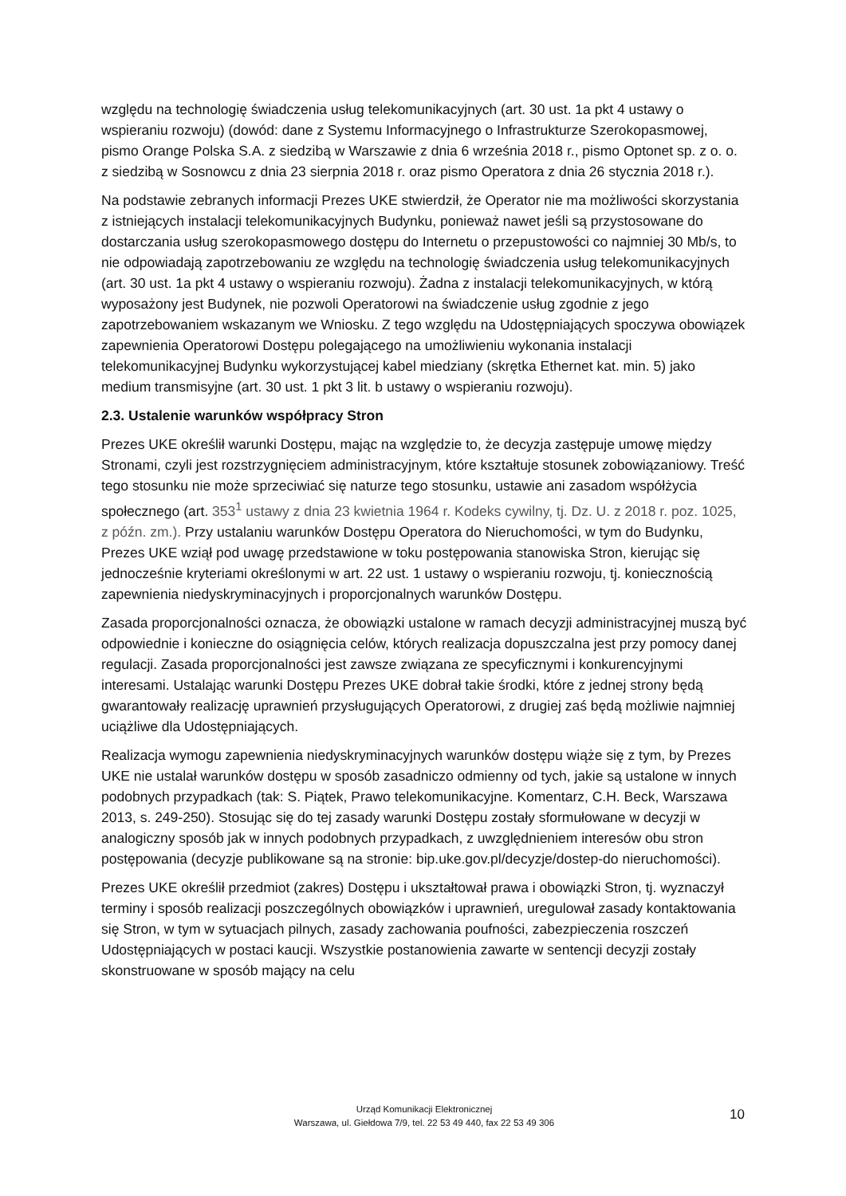względu na technologię świadczenia usług telekomunikacyjnych (art. 30 ust. 1a pkt 4 ustawy o wspieraniu rozwoju) (dowód: dane z Systemu Informacyjnego o Infrastrukturze Szerokopasmowej, pismo Orange Polska S.A. z siedzibą w Warszawie z dnia 6 września 2018 r., pismo Optonet sp. z o. o. z siedzibą w Sosnowcu z dnia 23 sierpnia 2018 r. oraz pismo Operatora z dnia 26 stycznia 2018 r.).
Na podstawie zebranych informacji Prezes UKE stwierdził, że Operator nie ma możliwości skorzystania z istniejących instalacji telekomunikacyjnych Budynku, ponieważ nawet jeśli są przystosowane do dostarczania usług szerokopasmowego dostępu do Internetu o przepustowości co najmniej 30 Mb/s, to nie odpowiadają zapotrzebowaniu ze względu na technologię świadczenia usług telekomunikacyjnych (art. 30 ust. 1a pkt 4 ustawy o wspieraniu rozwoju). Żadna z instalacji telekomunikacyjnych, w którą wyposażony jest Budynek, nie pozwoli Operatorowi na świadczenie usług zgodnie z jego zapotrzebowaniem wskazanym we Wniosku. Z tego względu na Udostępniających spoczywa obowiązek zapewnienia Operatorowi Dostępu polegającego na umożliwieniu wykonania instalacji telekomunikacyjnej Budynku wykorzystującej kabel miedziany (skrętka Ethernet kat. min. 5) jako medium transmisyjne (art. 30 ust. 1 pkt 3 lit. b ustawy o wspieraniu rozwoju).
2.3. Ustalenie warunków współpracy Stron
Prezes UKE określił warunki Dostępu, mając na względzie to, że decyzja zastępuje umowę między Stronami, czyli jest rozstrzygnięciem administracyjnym, które kształtuje stosunek zobowiązaniowy. Treść tego stosunku nie może sprzeciwiać się naturze tego stosunku, ustawie ani zasadom współżycia społecznego (art. 353<sup>1</sup> ustawy z dnia 23 kwietnia 1964 r. Kodeks cywilny, tj. Dz. U. z 2018 r. poz. 1025, z późn. zm.). Przy ustalaniu warunków Dostępu Operatora do Nieruchomości, w tym do Budynku, Prezes UKE wziął pod uwagę przedstawione w toku postępowania stanowiska Stron, kierując się jednocześnie kryteriami określonymi w art. 22 ust. 1 ustawy o wspieraniu rozwoju, tj. koniecznością zapewnienia niedyskryminacyjnych i proporcjonalnych warunków Dostępu.
Zasada proporcjonalności oznacza, że obowiązki ustalone w ramach decyzji administracyjnej muszą być odpowiednie i konieczne do osiągnięcia celów, których realizacja dopuszczalna jest przy pomocy danej regulacji. Zasada proporcjonalności jest zawsze związana ze specyficznymi i konkurencyjnymi interesami. Ustalając warunki Dostępu Prezes UKE dobrał takie środki, które z jednej strony będą gwarantowały realizację uprawnień przysługujących Operatorowi, z drugiej zaś będą możliwie najmniej uciążliwe dla Udostępniających.
Realizacja wymogu zapewnienia niedyskryminacyjnych warunków dostępu wiąże się z tym, by Prezes UKE nie ustalał warunków dostępu w sposób zasadniczo odmienny od tych, jakie są ustalone w innych podobnych przypadkach (tak: S. Piątek, Prawo telekomunikacyjne. Komentarz, C.H. Beck, Warszawa 2013, s. 249-250). Stosując się do tej zasady warunki Dostępu zostały sformułowane w decyzji w analogiczny sposób jak w innych podobnych przypadkach, z uwzględnieniem interesów obu stron postępowania (decyzje publikowane są na stronie: bip.uke.gov.pl/decyzje/dostep-do nieruchomości).
Prezes UKE określił przedmiot (zakres) Dostępu i ukształtował prawa i obowiązki Stron, tj. wyznaczył terminy i sposób realizacji poszczególnych obowiązków i uprawnień, uregulował zasady kontaktowania się Stron, w tym w sytuacjach pilnych, zasady zachowania poufności, zabezpieczenia roszczeń Udostępniających w postaci kaucji. Wszystkie postanowienia zawarte w sentencji decyzji zostały skonstruowane w sposób mający na celu
Urząd Komunikacji Elektronicznej
Warszawa, ul. Giełdowa 7/9, tel. 22 53 49 440, fax 22 53 49 306
10